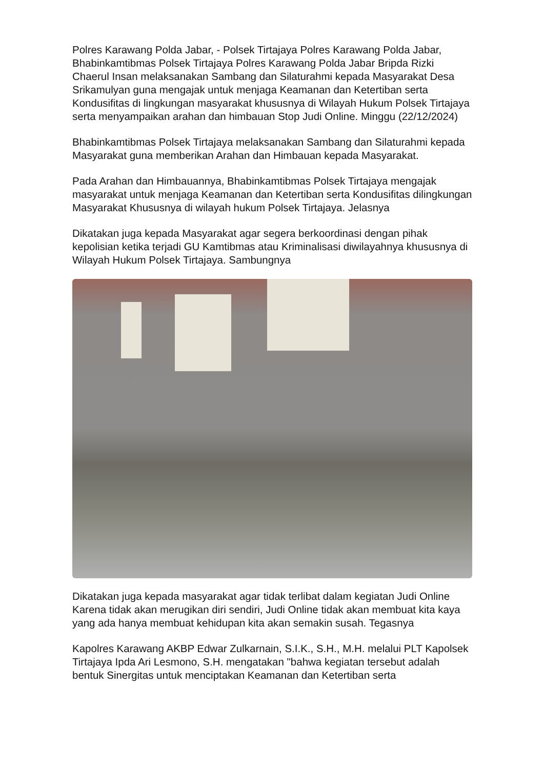Polres Karawang Polda Jabar, - Polsek Tirtajaya Polres Karawang Polda Jabar, Bhabinkamtibmas Polsek Tirtajaya Polres Karawang Polda Jabar Bripda Rizki Chaerul Insan melaksanakan Sambang dan Silaturahmi kepada Masyarakat Desa Srikamulyan guna mengajak untuk menjaga Keamanan dan Ketertiban serta Kondusifitas di lingkungan masyarakat khususnya di Wilayah Hukum Polsek Tirtajaya serta menyampaikan arahan dan himbauan Stop Judi Online. Minggu (22/12/2024)
Bhabinkamtibmas Polsek Tirtajaya melaksanakan Sambang dan Silaturahmi kepada Masyarakat guna memberikan Arahan dan Himbauan kepada Masyarakat.
Pada Arahan dan Himbauannya, Bhabinkamtibmas Polsek Tirtajaya mengajak masyarakat untuk menjaga Keamanan dan Ketertiban serta Kondusifitas dilingkungan Masyarakat Khususnya di wilayah hukum Polsek Tirtajaya. Jelasnya
Dikatakan juga kepada Masyarakat agar segera berkoordinasi dengan pihak kepolisian ketika terjadi GU Kamtibmas atau Kriminalisasi diwilayahnya khususnya di Wilayah Hukum Polsek Tirtajaya. Sambungnya
Dikatakan juga kepada masyarakat agar tidak terlibat dalam kegiatan Judi Online Karena tidak akan merugikan diri sendiri, Judi Online tidak akan membuat kita kaya yang ada hanya membuat kehidupan kita akan semakin susah. Tegasnya
Kapolres Karawang AKBP Edwar Zulkarnain, S.I.K., S.H., M.H. melalui PLT Kapolsek Tirtajaya Ipda Ari Lesmono, S.H. mengatakan "bahwa kegiatan tersebut adalah bentuk Sinergitas untuk menciptakan Keamanan dan Ketertiban serta